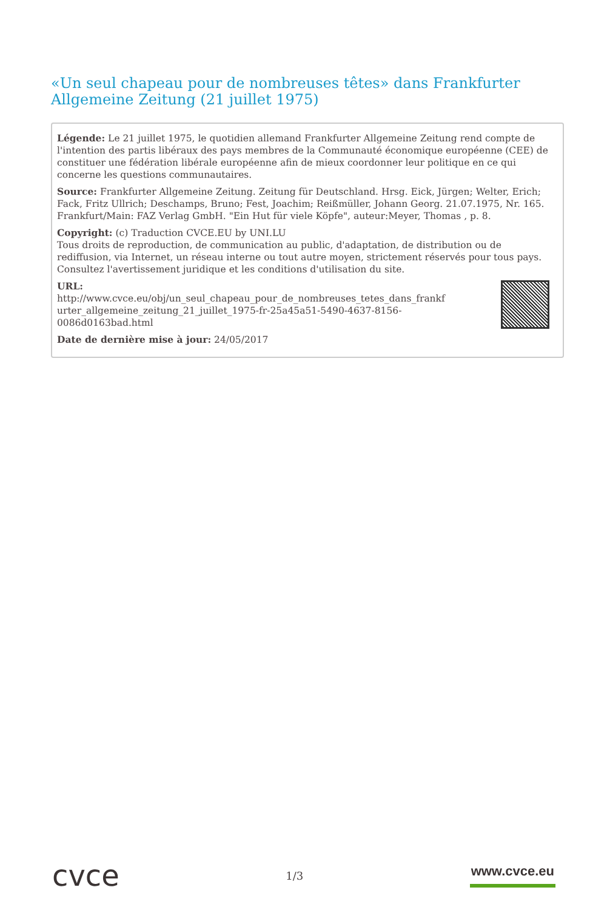«Un seul chapeau pour de nombreuses têtes» dans Frankfurter Allgemeine Zeitung (21 juillet 1975)
Légende: Le 21 juillet 1975, le quotidien allemand Frankfurter Allgemeine Zeitung rend compte de l'intention des partis libéraux des pays membres de la Communauté économique européenne (CEE) de constituer une fédération libérale européenne afin de mieux coordonner leur politique en ce qui concerne les questions communautaires.
Source: Frankfurter Allgemeine Zeitung. Zeitung für Deutschland. Hrsg. Eick, Jürgen; Welter, Erich; Fack, Fritz Ullrich; Deschamps, Bruno; Fest, Joachim; Reißmüller, Johann Georg. 21.07.1975, Nr. 165. Frankfurt/Main: FAZ Verlag GmbH. "Ein Hut für viele Köpfe", auteur:Meyer, Thomas , p. 8.
Copyright: (c) Traduction CVCE.EU by UNI.LU
Tous droits de reproduction, de communication au public, d'adaptation, de distribution ou de rediffusion, via Internet, un réseau interne ou tout autre moyen, strictement réservés pour tous pays.
Consultez l'avertissement juridique et les conditions d'utilisation du site.
URL:
http://www.cvce.eu/obj/un_seul_chapeau_pour_de_nombreuses_tetes_dans_frankf
urter_allgemeine_zeitung_21_juillet_1975-fr-25a45a51-5490-4637-8156-
0086d0163bad.html
Date de dernière mise à jour: 24/05/2017
cvce
1/3
www.cvce.eu